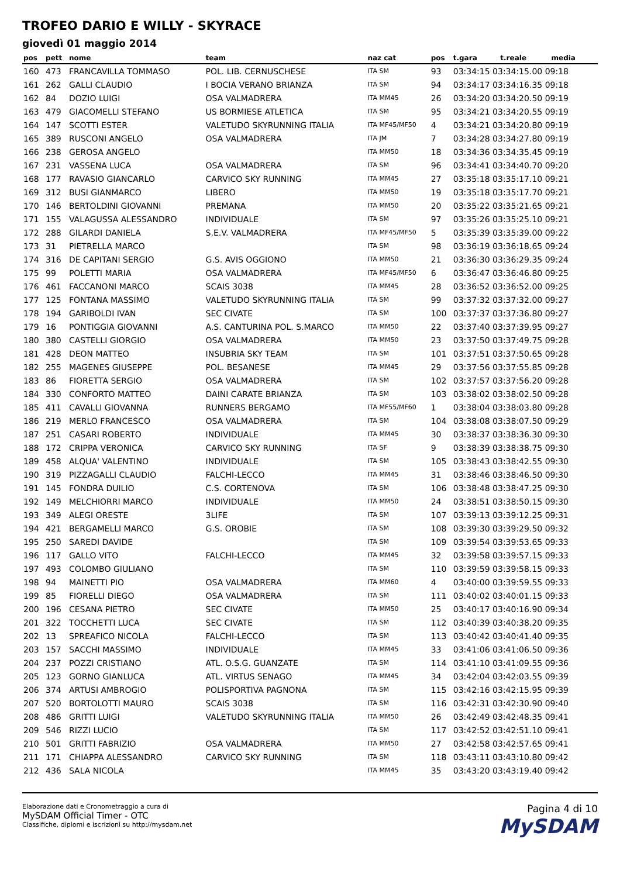TROFEO DARIO E WILLY - SKYRACE
giovedì 01 maggio 2014
| pos | pett | nome | team | naz cat | pos | t.gara | t.reale | media |
| --- | --- | --- | --- | --- | --- | --- | --- | --- |
| 160 | 473 | FRANCAVILLA TOMMASO | POL. LIB. CERNUSCHESE | ITA SM | 93 | 03:34:15 03:34:15.00 09:18 | | |
| 161 | 262 | GALLI CLAUDIO | I BOCIA VERANO BRIANZA | ITA SM | 94 | 03:34:17 03:34:16.35 09:18 | | |
| 162 | 84 | DOZIO LUIGI | OSA VALMADRERA | ITA MM45 | 26 | 03:34:20 03:34:20.50 09:19 | | |
| 163 | 479 | GIACOMELLI STEFANO | US BORMIESE ATLETICA | ITA SM | 95 | 03:34:21 03:34:20.55 09:19 | | |
| 164 | 147 | SCOTTI ESTER | VALETUDO SKYRUNNING ITALIA | ITA MF45/MF50 | 4 | 03:34:21 03:34:20.80 09:19 | | |
| 165 | 389 | RUSCONI ANGELO | OSA VALMADRERA | ITA JM | 7 | 03:34:28 03:34:27.80 09:19 | | |
| 166 | 238 | GEROSA ANGELO | | ITA MM50 | 18 | 03:34:36 03:34:35.45 09:19 | | |
| 167 | 231 | VASSENA LUCA | OSA VALMADRERA | ITA SM | 96 | 03:34:41 03:34:40.70 09:20 | | |
| 168 | 177 | RAVASIO GIANCARLO | CARVICO SKY RUNNING | ITA MM45 | 27 | 03:35:18 03:35:17.10 09:21 | | |
| 169 | 312 | BUSI GIANMARCO | LIBERO | ITA MM50 | 19 | 03:35:18 03:35:17.70 09:21 | | |
| 170 | 146 | BERTOLDINI GIOVANNI | PREMANA | ITA MM50 | 20 | 03:35:22 03:35:21.65 09:21 | | |
| 171 | 155 | VALAGUSSA ALESSANDRO | INDIVIDUALE | ITA SM | 97 | 03:35:26 03:35:25.10 09:21 | | |
| 172 | 288 | GILARDI DANIELA | S.E.V. VALMADRERA | ITA MF45/MF50 | 5 | 03:35:39 03:35:39.00 09:22 | | |
| 173 | 31 | PIETRELLA MARCO | | ITA SM | 98 | 03:36:19 03:36:18.65 09:24 | | |
| 174 | 316 | DE CAPITANI SERGIO | G.S. AVIS OGGIONO | ITA MM50 | 21 | 03:36:30 03:36:29.35 09:24 | | |
| 175 | 99 | POLETTI MARIA | OSA VALMADRERA | ITA MF45/MF50 | 6 | 03:36:47 03:36:46.80 09:25 | | |
| 176 | 461 | FACCANONI MARCO | SCAIS 3038 | ITA MM45 | 28 | 03:36:52 03:36:52.00 09:25 | | |
| 177 | 125 | FONTANA MASSIMO | VALETUDO SKYRUNNING ITALIA | ITA SM | 99 | 03:37:32 03:37:32.00 09:27 | | |
| 178 | 194 | GARIBOLDI IVAN | SEC CIVATE | ITA SM | 100 | 03:37:37 03:37:36.80 09:27 | | |
| 179 | 16 | PONTIGGIA GIOVANNI | A.S. CANTURINA POL. S.MARCO | ITA MM50 | 22 | 03:37:40 03:37:39.95 09:27 | | |
| 180 | 380 | CASTELLI GIORGIO | OSA VALMADRERA | ITA MM50 | 23 | 03:37:50 03:37:49.75 09:28 | | |
| 181 | 428 | DEON MATTEO | INSUBRIA SKY TEAM | ITA SM | 101 | 03:37:51 03:37:50.65 09:28 | | |
| 182 | 255 | MAGENES GIUSEPPE | POL. BESANESE | ITA MM45 | 29 | 03:37:56 03:37:55.85 09:28 | | |
| 183 | 86 | FIORETTA SERGIO | OSA VALMADRERA | ITA SM | 102 | 03:37:57 03:37:56.20 09:28 | | |
| 184 | 330 | CONFORTO MATTEO | DAINI CARATE BRIANZA | ITA SM | 103 | 03:38:02 03:38:02.50 09:28 | | |
| 185 | 411 | CAVALLI GIOVANNA | RUNNERS BERGAMO | ITA MF55/MF60 | 1 | 03:38:04 03:38:03.80 09:28 | | |
| 186 | 219 | MERLO FRANCESCO | OSA VALMADRERA | ITA SM | 104 | 03:38:08 03:38:07.50 09:29 | | |
| 187 | 251 | CASARI ROBERTO | INDIVIDUALE | ITA MM45 | 30 | 03:38:37 03:38:36.30 09:30 | | |
| 188 | 172 | CRIPPA VERONICA | CARVICO SKY RUNNING | ITA SF | 9 | 03:38:39 03:38:38.75 09:30 | | |
| 189 | 458 | ALQUA' VALENTINO | INDIVIDUALE | ITA SM | 105 | 03:38:43 03:38:42.55 09:30 | | |
| 190 | 319 | PIZZAGALLI CLAUDIO | FALCHI-LECCO | ITA MM45 | 31 | 03:38:46 03:38:46.50 09:30 | | |
| 191 | 145 | FONDRA DUILIO | C.S. CORTENOVA | ITA SM | 106 | 03:38:48 03:38:47.25 09:30 | | |
| 192 | 149 | MELCHIORRI MARCO | INDIVIDUALE | ITA MM50 | 24 | 03:38:51 03:38:50.15 09:30 | | |
| 193 | 349 | ALEGI ORESTE | 3LIFE | ITA SM | 107 | 03:39:13 03:39:12.25 09:31 | | |
| 194 | 421 | BERGAMELLI MARCO | G.S. OROBIE | ITA SM | 108 | 03:39:30 03:39:29.50 09:32 | | |
| 195 | 250 | SAREDI DAVIDE | | ITA SM | 109 | 03:39:54 03:39:53.65 09:33 | | |
| 196 | 117 | GALLO VITO | FALCHI-LECCO | ITA MM45 | 32 | 03:39:58 03:39:57.15 09:33 | | |
| 197 | 493 | COLOMBO GIULIANO | | ITA SM | 110 | 03:39:59 03:39:58.15 09:33 | | |
| 198 | 94 | MAINETTI PIO | OSA VALMADRERA | ITA MM60 | 4 | 03:40:00 03:39:59.55 09:33 | | |
| 199 | 85 | FIORELLI DIEGO | OSA VALMADRERA | ITA SM | 111 | 03:40:02 03:40:01.15 09:33 | | |
| 200 | 196 | CESANA PIETRO | SEC CIVATE | ITA MM50 | 25 | 03:40:17 03:40:16.90 09:34 | | |
| 201 | 322 | TOCCHETTI LUCA | SEC CIVATE | ITA SM | 112 | 03:40:39 03:40:38.20 09:35 | | |
| 202 | 13 | SPREAFICO NICOLA | FALCHI-LECCO | ITA SM | 113 | 03:40:42 03:40:41.40 09:35 | | |
| 203 | 157 | SACCHI MASSIMO | INDIVIDUALE | ITA MM45 | 33 | 03:41:06 03:41:06.50 09:36 | | |
| 204 | 237 | POZZI CRISTIANO | ATL. O.S.G. GUANZATE | ITA SM | 114 | 03:41:10 03:41:09.55 09:36 | | |
| 205 | 123 | GORNO GIANLUCA | ATL. VIRTUS SENAGO | ITA MM45 | 34 | 03:42:04 03:42:03.55 09:39 | | |
| 206 | 374 | ARTUSI AMBROGIO | POLISPORTIVA PAGNONA | ITA SM | 115 | 03:42:16 03:42:15.95 09:39 | | |
| 207 | 520 | BORTOLOTTI MAURO | SCAIS 3038 | ITA SM | 116 | 03:42:31 03:42:30.90 09:40 | | |
| 208 | 486 | GRITTI LUIGI | VALETUDO SKYRUNNING ITALIA | ITA MM50 | 26 | 03:42:49 03:42:48.35 09:41 | | |
| 209 | 546 | RIZZI LUCIO | | ITA SM | 117 | 03:42:52 03:42:51.10 09:41 | | |
| 210 | 501 | GRITTI FABRIZIO | OSA VALMADRERA | ITA MM50 | 27 | 03:42:58 03:42:57.65 09:41 | | |
| 211 | 171 | CHIAPPA ALESSANDRO | CARVICO SKY RUNNING | ITA SM | 118 | 03:43:11 03:43:10.80 09:42 | | |
| 212 | 436 | SALA NICOLA | | ITA MM45 | 35 | 03:43:20 03:43:19.40 09:42 | | |
Elaborazione dati e Cronometraggio a cura di
MySDAM Official Timer - OTC
Classifiche, diplomi e iscrizioni su http://mysdam.net
Pagina 4 di 10
MySDAM